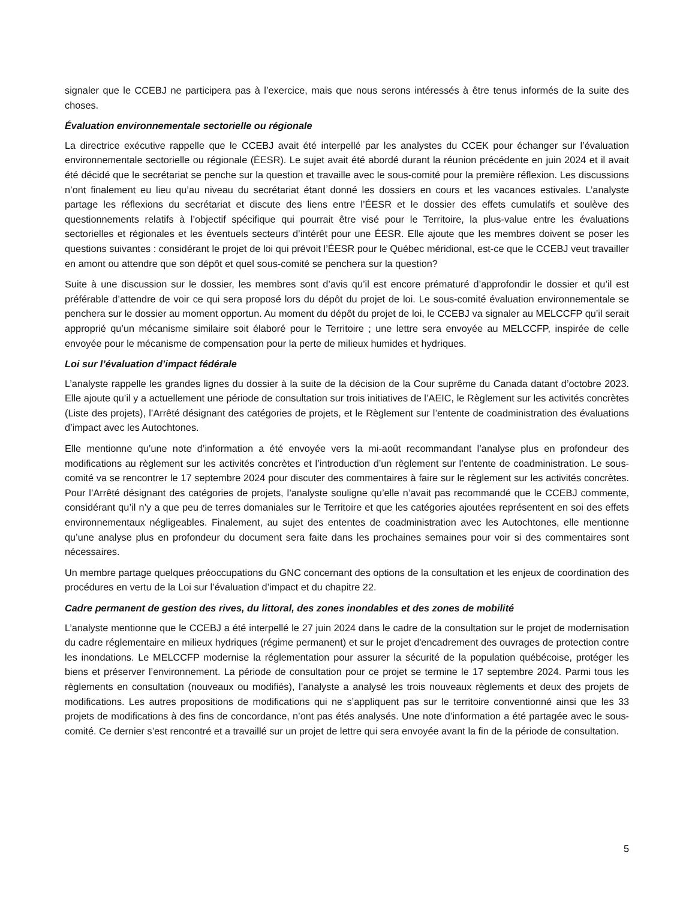signaler que le CCEBJ ne participera pas à l’exercice, mais que nous serons intéressés à être tenus informés de la suite des choses.
Évaluation environnementale sectorielle ou régionale
La directrice exécutive rappelle que le CCEBJ avait été interpellé par les analystes du CCEK pour échanger sur l’évaluation environnementale sectorielle ou régionale (ÉESR). Le sujet avait été abordé durant la réunion précédente en juin 2024 et il avait été décidé que le secrétariat se penche sur la question et travaille avec le sous-comité pour la première réflexion. Les discussions n’ont finalement eu lieu qu’au niveau du secrétariat étant donné les dossiers en cours et les vacances estivales. L’analyste partage les réflexions du secrétariat et discute des liens entre l’ÉESR et le dossier des effets cumulatifs et soulève des questionnements relatifs à l’objectif spécifique qui pourrait être visé pour le Territoire, la plus-value entre les évaluations sectorielles et régionales et les éventuels secteurs d’intérêt pour une ÉESR. Elle ajoute que les membres doivent se poser les questions suivantes : considérant le projet de loi qui prévoit l’ÉESR pour le Québec méridional, est-ce que le CCEBJ veut travailler en amont ou attendre que son dépôt et quel sous-comité se penchera sur la question?
Suite à une discussion sur le dossier, les membres sont d’avis qu’il est encore prématuré d’approfondir le dossier et qu’il est préférable d’attendre de voir ce qui sera proposé lors du dépôt du projet de loi. Le sous-comité évaluation environnementale se penchera sur le dossier au moment opportun. Au moment du dépôt du projet de loi, le CCEBJ va signaler au MELCCFP qu’il serait approprié qu’un mécanisme similaire soit élaboré pour le Territoire ; une lettre sera envoyée au MELCCFP, inspirée de celle envoyée pour le mécanisme de compensation pour la perte de milieux humides et hydriques.
Loi sur l’évaluation d’impact fédérale
L’analyste rappelle les grandes lignes du dossier à la suite de la décision de la Cour suprême du Canada datant d’octobre 2023. Elle ajoute qu’il y a actuellement une période de consultation sur trois initiatives de l’AEIC, le Règlement sur les activités concrètes (Liste des projets), l’Arrêté désignant des catégories de projets, et le Règlement sur l’entente de coadministration des évaluations d’impact avec les Autochtones.
Elle mentionne qu’une note d’information a été envoyée vers la mi-août recommandant l’analyse plus en profondeur des modifications au règlement sur les activités concrètes et l’introduction d’un règlement sur l’entente de coadministration. Le sous-comité va se rencontrer le 17 septembre 2024 pour discuter des commentaires à faire sur le règlement sur les activités concrètes. Pour l’Arrêté désignant des catégories de projets, l’analyste souligne qu’elle n’avait pas recommandé que le CCEBJ commente, considérant qu’il n’y a que peu de terres domaniales sur le Territoire et que les catégories ajoutées représentent en soi des effets environnementaux négligeables. Finalement, au sujet des ententes de coadministration avec les Autochtones, elle mentionne qu’une analyse plus en profondeur du document sera faite dans les prochaines semaines pour voir si des commentaires sont nécessaires.
Un membre partage quelques préoccupations du GNC concernant des options de la consultation et les enjeux de coordination des procédures en vertu de la Loi sur l’évaluation d’impact et du chapitre 22.
Cadre permanent de gestion des rives, du littoral, des zones inondables et des zones de mobilité
L’analyste mentionne que le CCEBJ a été interpellé le 27 juin 2024 dans le cadre de la consultation sur le projet de modernisation du cadre réglementaire en milieux hydriques (régime permanent) et sur le projet d'encadrement des ouvrages de protection contre les inondations. Le MELCCFP modernise la réglementation pour assurer la sécurité de la population québécoise, protéger les biens et préserver l’environnement. La période de consultation pour ce projet se termine le 17 septembre 2024. Parmi tous les règlements en consultation (nouveaux ou modifiés), l’analyste a analysé les trois nouveaux règlements et deux des projets de modifications. Les autres propositions de modifications qui ne s’appliquent pas sur le territoire conventionné ainsi que les 33 projets de modifications à des fins de concordance, n’ont pas étés analysés. Une note d’information a été partagée avec le sous-comité. Ce dernier s’est rencontré et a travaillé sur un projet de lettre qui sera envoyée avant la fin de la période de consultation.
5